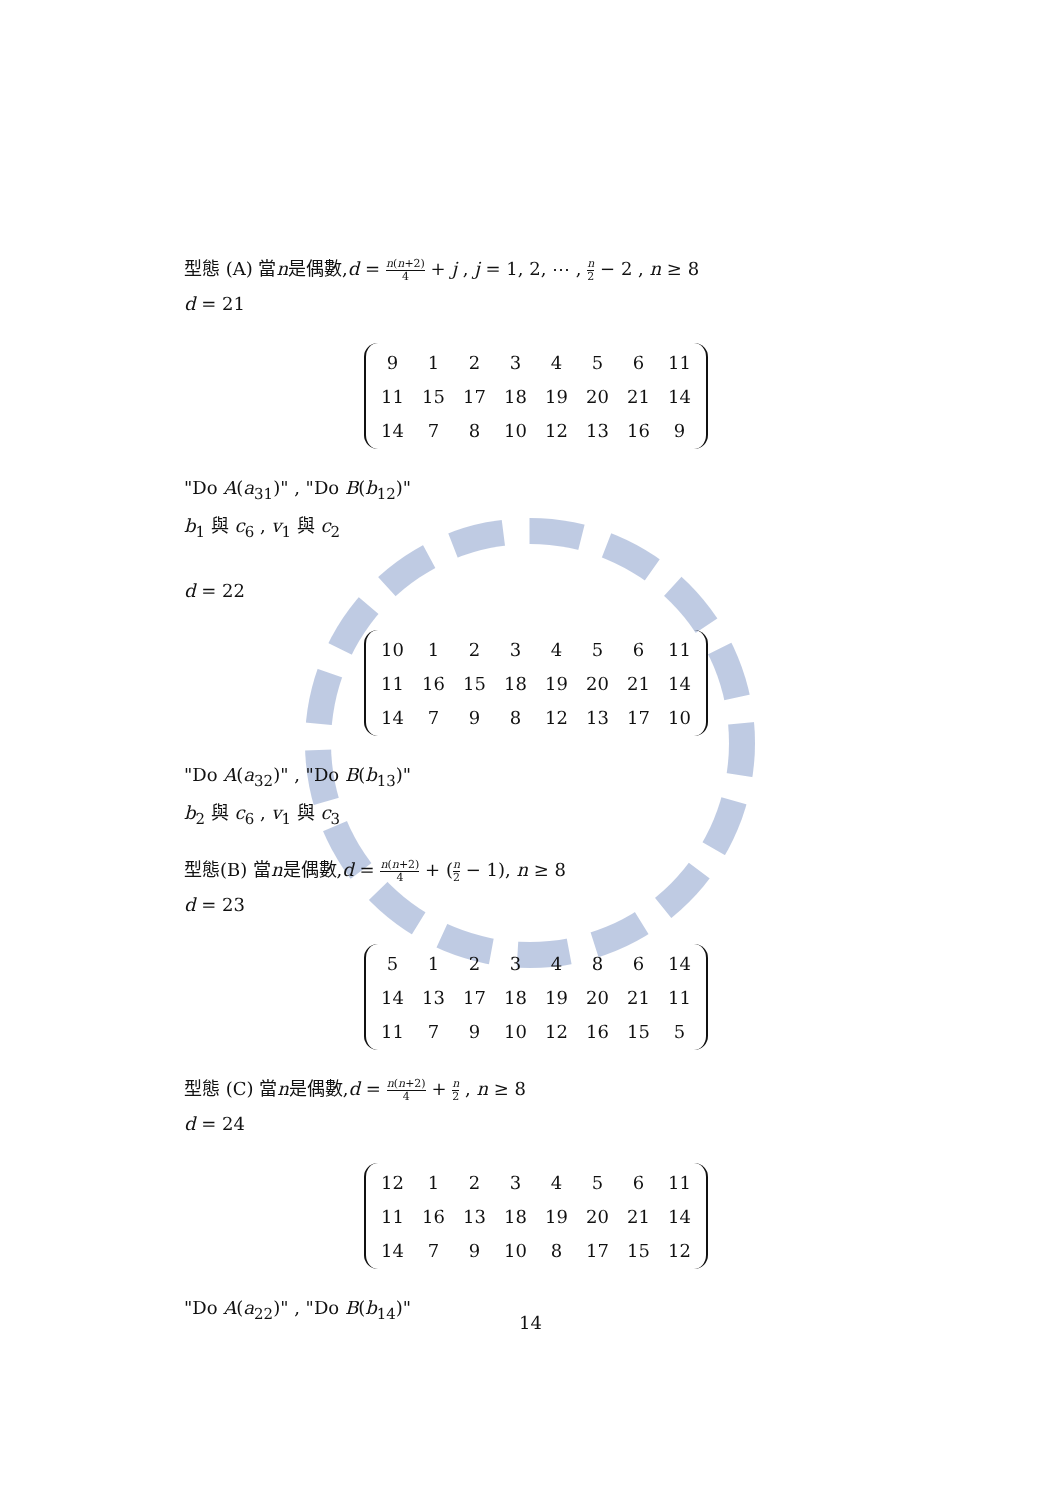型態 (A) 當n是偶數,d = n(n+2) 4 + j , j = 1, 2, ⋯ , n 2 − 2 , n ≥ 8
d = 21
| 9 | 1 | 2 | 3 | 4 | 5 | 6 | 11 |
| 11 | 15 | 17 | 18 | 19 | 20 | 21 | 14 |
| 14 | 7 | 8 | 10 | 12 | 13 | 16 | 9 |
"Do A(a<sub>31</sub>)" , "Do B(b<sub>12</sub>)"
b<sub>1</sub> 與 c<sub>6</sub> , v<sub>1</sub> 與 c<sub>2</sub>
d = 22
| 10 | 1 | 2 | 3 | 4 | 5 | 6 | 11 |
| 11 | 16 | 15 | 18 | 19 | 20 | 21 | 14 |
| 14 | 7 | 9 | 8 | 12 | 13 | 17 | 10 |
"Do A(a<sub>32</sub>)" , "Do B(b<sub>13</sub>)"
b<sub>2</sub> 與 c<sub>6</sub> , v<sub>1</sub> 與 c<sub>3</sub>
型態(B) 當n是偶數,d = n(n+2) 4 + (n 2 − 1), n ≥ 8
d = 23
| 5 | 1 | 2 | 3 | 4 | 8 | 6 | 14 |
| 14 | 13 | 17 | 18 | 19 | 20 | 21 | 11 |
| 11 | 7 | 9 | 10 | 12 | 16 | 15 | 5 |
型態 (C) 當n是偶數,d = n(n+2) 4 + n 2 , n ≥ 8
d = 24
| 12 | 1 | 2 | 3 | 4 | 5 | 6 | 11 |
| 11 | 16 | 13 | 18 | 19 | 20 | 21 | 14 |
| 14 | 7 | 9 | 10 | 8 | 17 | 15 | 12 |
"Do A(a<sub>22</sub>)" , "Do B(b<sub>14</sub>)"
14